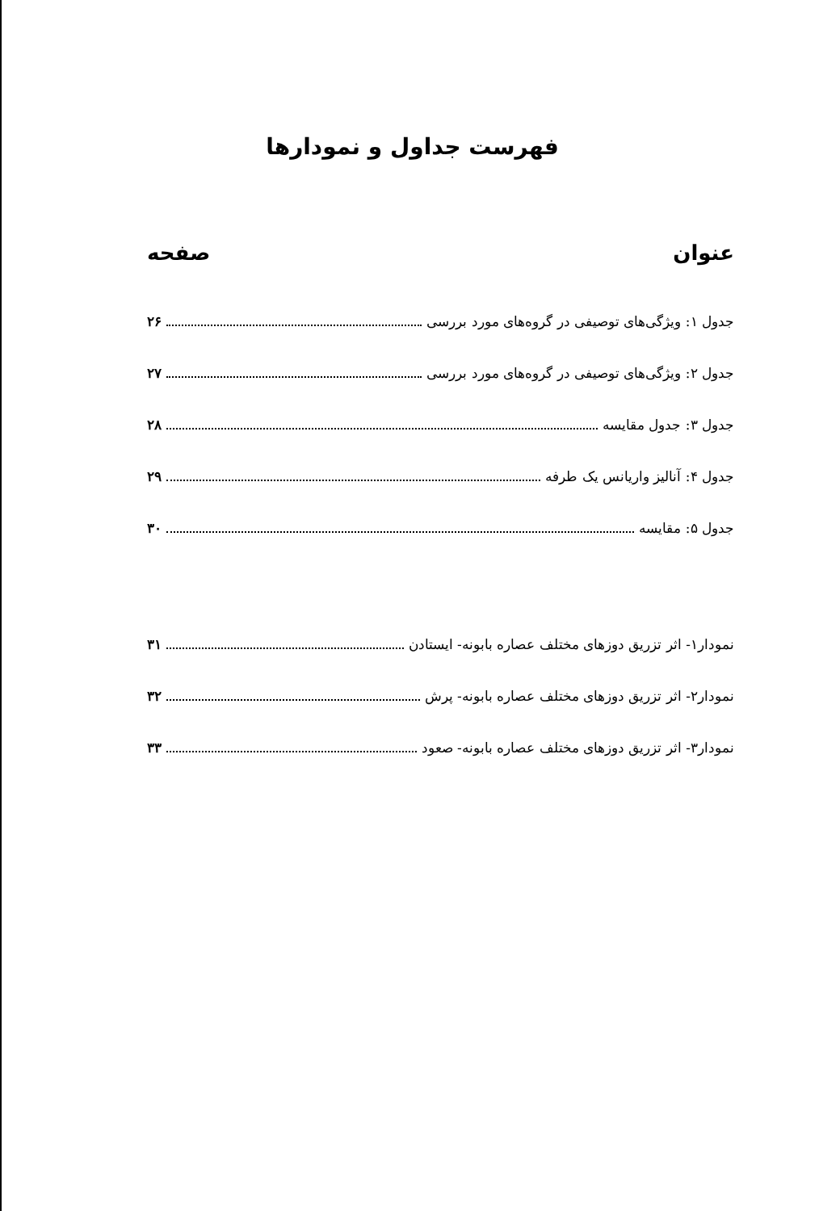فهرست جداول و نمودارها
عنوان صفحه
جدول ۱: ویژگی‌های توصیفی در گروه‌های مورد بررسی ۲۶
جدول ۲: ویژگی‌های توصیفی در گروه‌های مورد بررسی ۲۷
جدول ۳: جدول مقایسه ۲۸
جدول ۴: آنالیز واریانس یک طرفه ۲۹
جدول ۵: مقایسه ۳۰
نمودار۱- اثر تزریق دوزهای مختلف عصاره بابونه- ایستادن ۳۱
نمودار۲- اثر تزریق دوزهای مختلف عصاره بابونه- پرش ۳۲
نمودار۳- اثر تزریق دوزهای مختلف عصاره بابونه- صعود ۳۳